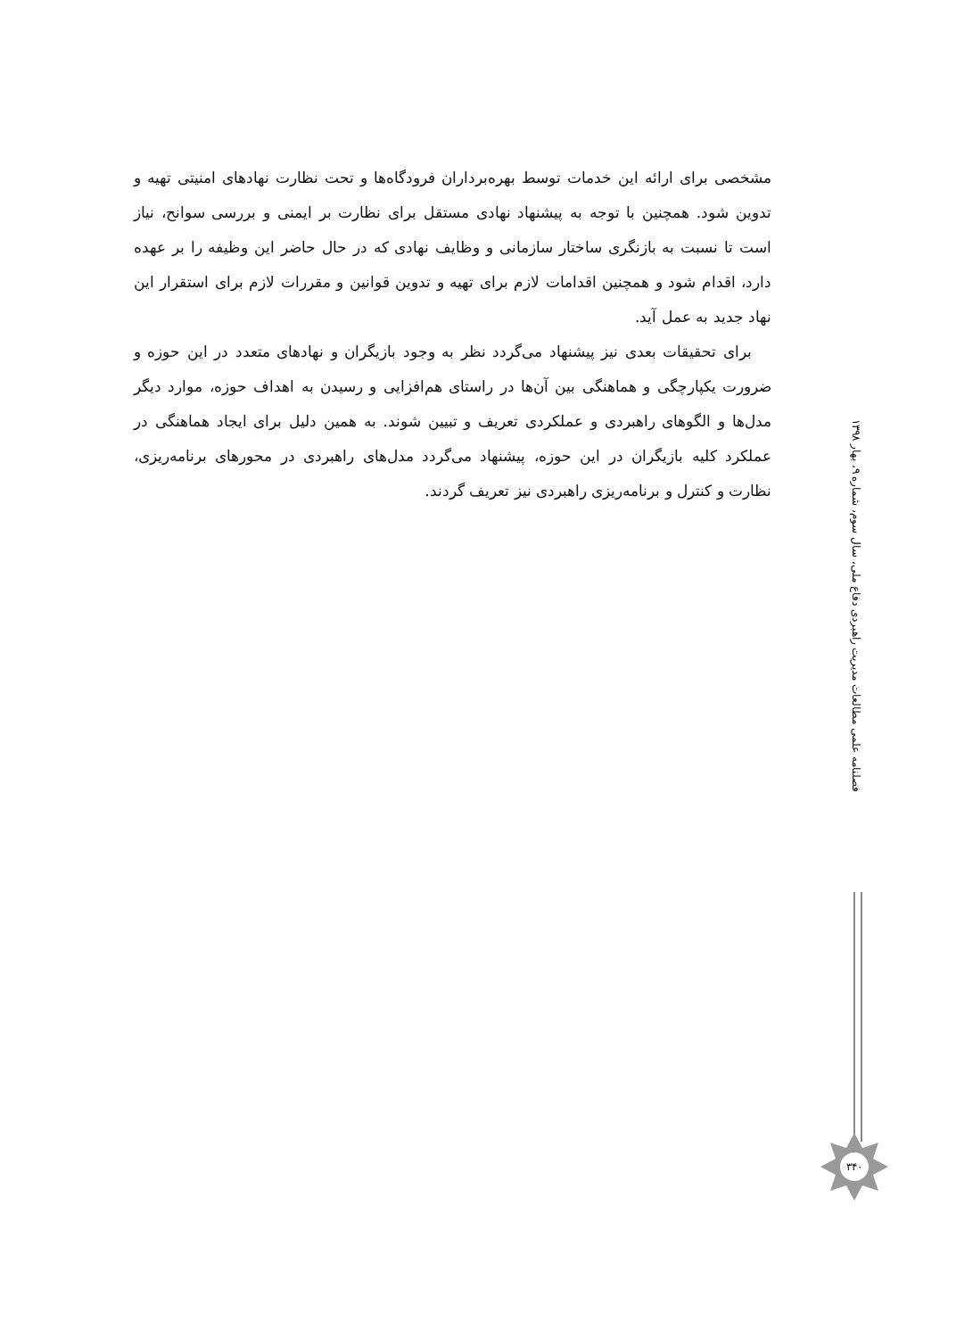مشخصی برای ارائه این خدمات توسط بهره‌برداران فرودگاه‌ها و تحت نظارت نهادهای امنیتی تهیه و تدوین شود. همچنین با توجه به پیشنهاد نهادی مستقل برای نظارت بر ایمنی و بررسی سوانح، نیاز است تا نسبت به بازنگری ساختار سازمانی و وظایف نهادی که در حال حاضر این وظیفه را بر عهده دارد، اقدام شود و همچنین اقدامات لازم برای تهیه و تدوین قوانین و مقررات لازم برای استقرار این نهاد جدید به عمل آید.
برای تحقیقات بعدی نیز پیشنهاد می‌گردد نظر به وجود بازیگران و نهادهای متعدد در این حوزه و ضرورت یکپارچگی و هماهنگی بین آن‌ها در راستای هم‌افزایی و رسیدن به اهداف حوزه، موارد دیگر مدل‌ها و الگوهای راهبردی و عملکردی تعریف و تبیین شوند. به همین دلیل برای ایجاد هماهنگی در عملکرد کلیه بازیگران در این حوزه، پیشنهاد می‌گردد مدل‌های راهبردی در محورهای برنامه‌ریزی، نظارت و کنترل و برنامه‌ریزی راهبردی نیز تعریف گردند.
فصلنامه علمی مطالعات مدیریت راهبردی دفاع ملی، سال سوم، شماره ۹، بهار ۱۳۹۸
۳۴۰